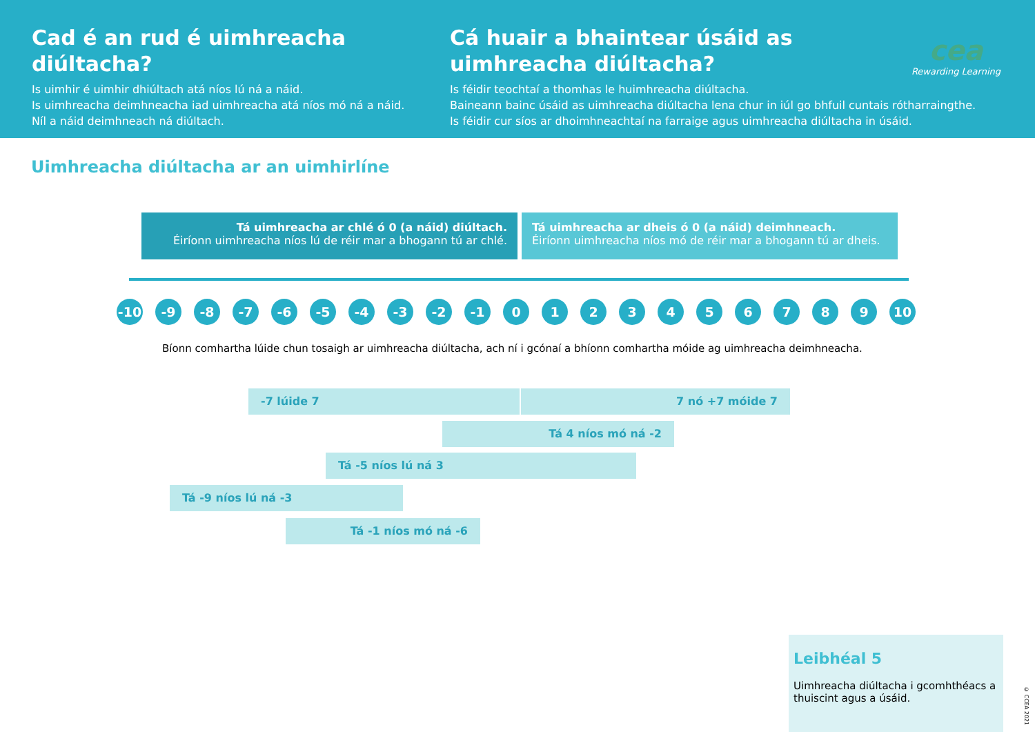Cad é an rud é uimhreacha diúltacha?
Is uimhir é uimhir dhiúltach atá níos lú ná a náid.
Is uimhreacha deimhneacha iad uimhreacha atá níos mó ná a náid.
Níl a náid deimhneach ná diúltach.
Cá huair a bhaintear úsáid as
uimhreacha diúltacha?
Is féidir teochtaí a thomhas le huimhreacha diúltacha.
Baineann bainc úsáid as uimhreacha diúltacha lena chur in iúl go bhfuil cuntais rótharraingthe.
Is féidir cur síos ar dhoimhneachtaí na farraige agus uimhreacha diúltacha in úsáid.
cea
Rewarding Learning
Uimhreacha diúltacha ar an uimhirlíne
Tá uimhreacha ar chlé ó 0 (a náid) diúltach.
Éiríonn uimhreacha níos lú de réir mar a bhogann tú ar chlé.
Tá uimhreacha ar dheis ó 0 (a náid) deimhneach.
Éiríonn uimhreacha níos mó de réir mar a bhogann tú ar dheis.
-10 -9 -8 -7 -6 -5 -4 -3 -2 -1 0 1 2 3 4 5 6 7 8 9 10
Bíonn comhartha lúide chun tosaigh ar uimhreacha diúltacha, ach ní i gcónaí a bhíonn comhartha móide ag uimhreacha deimhneacha.
-7 lúide 7 7 nó +7 móide 7
Tá 4 níos mó ná -2
Tá -5 níos lú ná 3
Tá -9 níos lú ná -3
Tá -1 níos mó ná -6
Leibhéal 5
Uimhreacha diúltacha i gcomhthéacs a thuiscint agus a úsáid.
© CCEA 2021